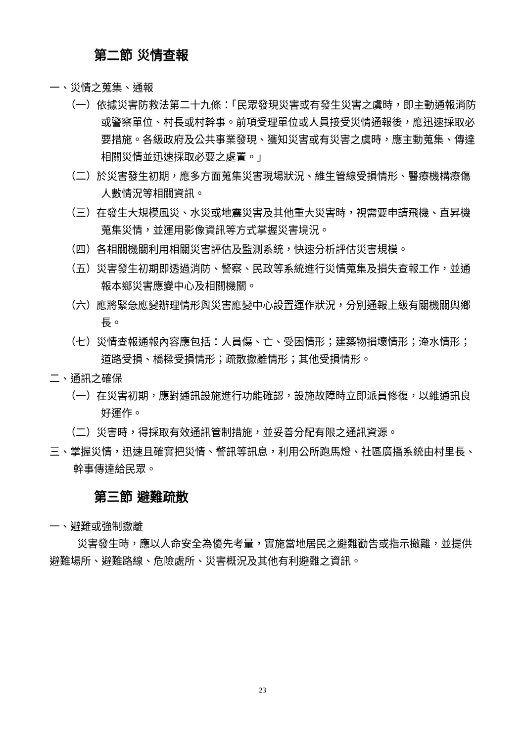第二節 災情查報
一、災情之蒐集、通報
（一）依據災害防救法第二十九條：「民眾發現災害或有發生災害之虞時，即主動通報消防或警察單位、村長或村幹事。前項受理單位或人員接受災情通報後，應迅速採取必要措施。各級政府及公共事業發現、獲知災害或有災害之虞時，應主動蒐集、傳達相關災情並迅速採取必要之處置。」
（二）於災害發生初期，應多方面蒐集災害現場狀況、維生管線受損情形、醫療機構療傷人數情況等相關資訊。
（三）在發生大規模風災、水災或地震災害及其他重大災害時，視需要申請飛機、直昇機蒐集災情，並運用影像資訊等方式掌握災害境況。
（四）各相關機關利用相關災害評估及監測系統，快速分析評估災害規模。
（五）災害發生初期即透過消防、警察、民政等系統進行災情蒐集及損失查報工作，並通報本鄉災害應變中心及相關機關。
（六）應將緊急應變辦理情形與災害應變中心設置運作狀況，分別通報上級有關機關與鄉長。
（七）災情查報通報內容應包括：人員傷、亡、受困情形；建築物損壞情形；淹水情形；道路受損、橋樑受損情形；疏散撤離情形；其他受損情形。
二、通訊之確保
（一）在災害初期，應對通訊設施進行功能確認，設施故障時立即派員修復，以維通訊良好運作。
（二）災害時，得採取有效通訊管制措施，並妥善分配有限之通訊資源。
三、掌握災情，迅速且確實把災情、警訊等訊息，利用公所跑馬燈、社區廣播系統由村里長、幹事傳達給民眾。
第三節 避難疏散
一、避難或強制撤離
災害發生時，應以人命安全為優先考量，實施當地居民之避難勸告或指示撤離，並提供避難場所、避難路線、危險處所、災害概況及其他有利避難之資訊。
23